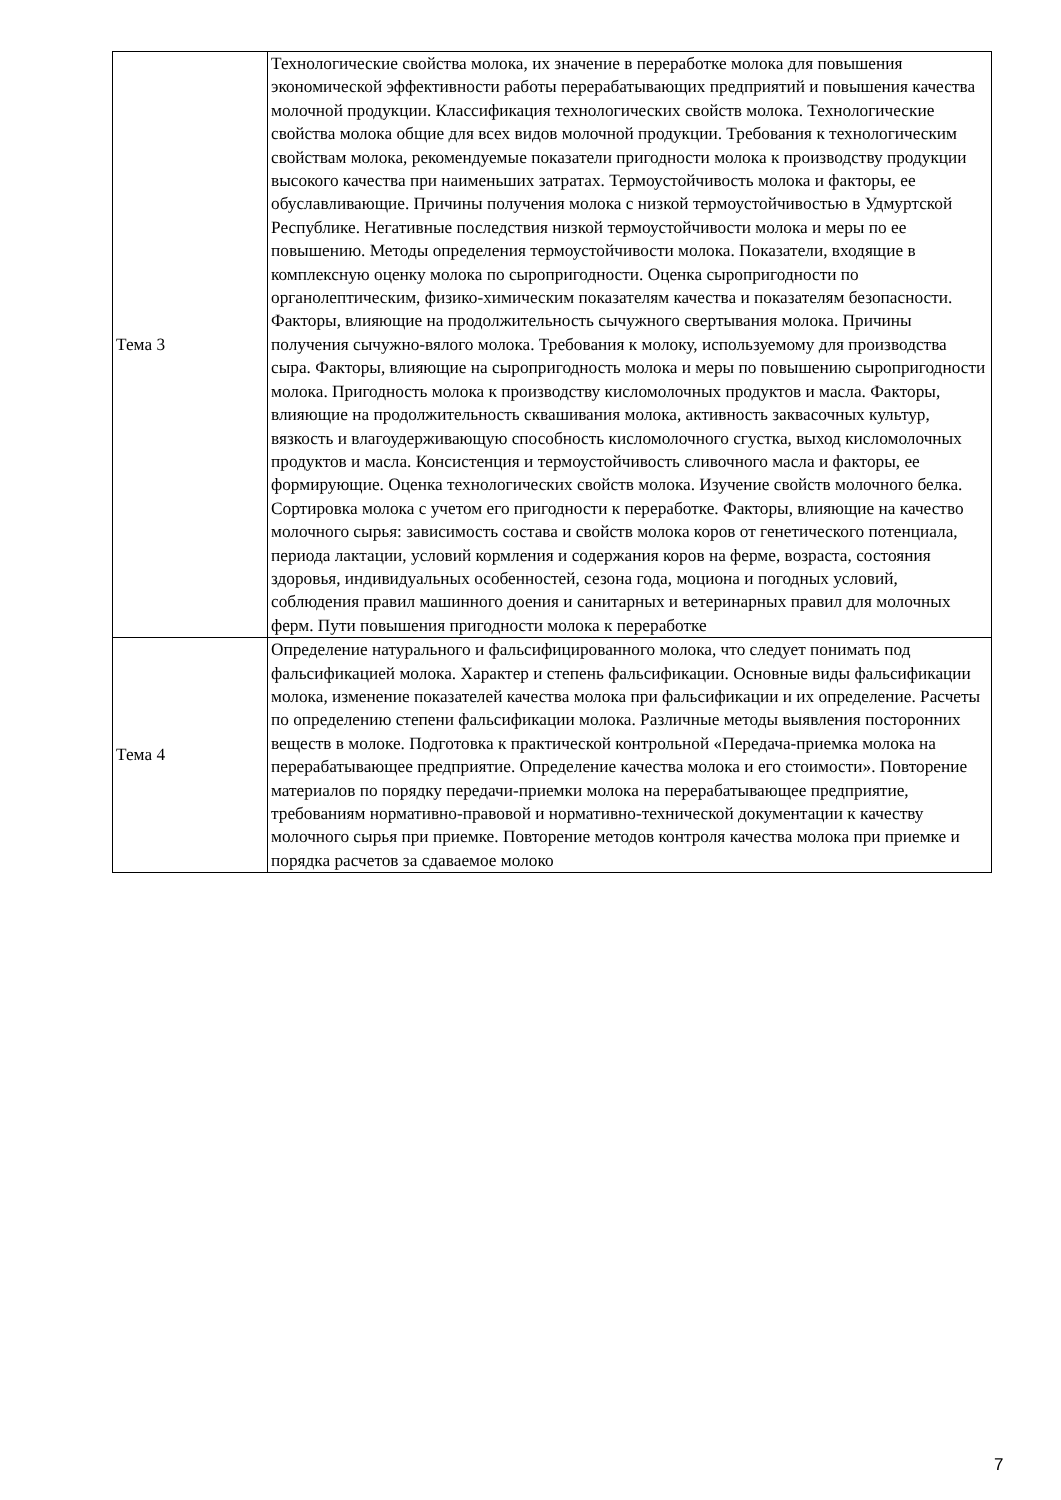| Тема 3 | Технологические свойства молока, их значение в переработке молока для повышения экономической эффективности работы перерабатывающих предприятий и повышения качества молочной продукции. Классификация технологических свойств молока. Технологические свойства молока общие для всех видов молочной продукции. Требования к технологическим свойствам молока, рекомендуемые показатели пригодности молока к производству продукции высокого качества при наименьших затратах. Термоустойчивость молока и факторы, ее обуславливающие. Причины получения молока с низкой термоустойчивостью в Удмуртской Республике. Негативные последствия низкой термоустойчивости молока и меры по ее повышению. Методы определения термоустойчивости молока. Показатели, входящие в комплексную оценку молока по сыропригодности. Оценка сыропригодности по органолептическим, физико-химическим показателям качества и показателям безопасности. Факторы, влияющие на продолжительность сычужного свертывания молока. Причины получения сычужно-вялого молока. Требования к молоку, используемому для производства сыра. Факторы, влияющие на сыропригодность молока и меры по повышению сыропригодности молока. Пригодность молока к производству кисломолочных продуктов и масла. Факторы, влияющие на продолжительность сквашивания молока, активность заквасочных культур, вязкость и влагоудерживающую способность кисломолочного сгустка, выход кисломолочных продуктов и масла. Консистенция и термоустойчивость сливочного масла и факторы, ее формирующие. Оценка технологических свойств молока. Изучение свойств молочного белка. Сортировка молока с учетом его пригодности к переработке. Факторы, влияющие на качество молочного сырья: зависимость состава и свойств молока коров от генетического потенциала, периода лактации, условий кормления и содержания коров на ферме, возраста, состояния здоровья, индивидуальных особенностей, сезона года, моциона и погодных условий, соблюдения правил машинного доения и санитарных и ветеринарных правил для молочных ферм. Пути повышения пригодности молока к переработке |
| Тема 4 | Определение натурального и фальсифицированного молока, что следует понимать под фальсификацией молока. Характер и степень фальсификации. Основные виды фальсификации молока, изменение показателей качества молока при фальсификации и их определение. Расчеты по определению степени фальсификации молока. Различные методы выявления посторонних веществ в молоке. Подготовка к практической контрольной «Передача-приемка молока на перерабатывающее предприятие. Определение качества молока и его стоимости». Повторение материалов по порядку передачи-приемки молока на перерабатывающее предприятие, требованиям нормативно-правовой и нормативно-технической документации к качеству молочного сырья при приемке. Повторение методов контроля качества молока при приемке и порядка расчетов за сдаваемое молоко |
7